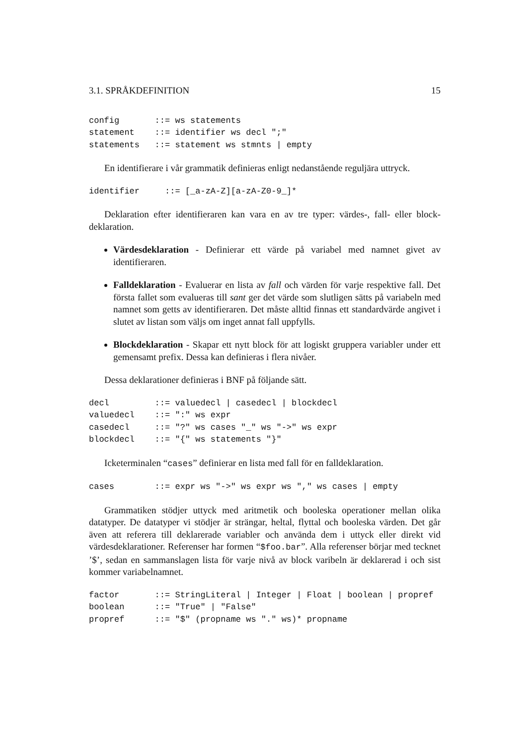3.1. SPRÅKDEFINITION 15
config       ::= ws statements
statement    ::= identifier ws decl ";"
statements   ::= statement ws stmnts | empty
En identifierare i vår grammatik definieras enligt nedanstående reguljära uttryck.
identifier     ::= [_a-zA-Z][a-zA-Z0-9_]*
Deklaration efter identifieraren kan vara en av tre typer: värdes-, fall- eller block-deklaration.
Värdesdeklaration - Definierar ett värde på variabel med namnet givet av identifieraren.
Falldeklaration - Evaluerar en lista av fall och värden för varje respektive fall. Det första fallet som evalueras till sant ger det värde som slutligen sätts på variabeln med namnet som getts av identifieraren. Det måste alltid finnas ett standardvärde angivet i slutet av listan som väljs om inget annat fall uppfylls.
Blockdeklaration - Skapar ett nytt block för att logiskt gruppera variabler under ett gemensamt prefix. Dessa kan definieras i flera nivåer.
Dessa deklarationer definieras i BNF på följande sätt.
decl         ::= valuedecl | casedecl | blockdecl
valuedecl    ::= ":" ws expr
casedecl     ::= "?" ws cases "_" ws "->" ws expr
blockdecl    ::= "{" ws statements "}"
Icketerminalen “cases” definierar en lista med fall för en falldeklaration.
cases        ::= expr ws "->" ws expr ws "," ws cases | empty
Grammatiken stödjer uttyck med aritmetik och booleska operationer mellan olika datatyper. De datatyper vi stödjer är strängar, heltal, flyttal och booleska värden. Det går även att referera till deklarerade variabler och använda dem i uttyck eller direkt vid värdesdeklarationer. Referenser har formen “$foo.bar”. Alla referenser börjar med tecknet ’$’, sedan en sammanslagen lista för varje nivå av block varibeln är deklarerad i och sist kommer variabelnamnet.
factor       ::= StringLiteral | Integer | Float | boolean | propref
boolean      ::= "True" | "False"
propref      ::= "$" (propname ws "." ws)* propname